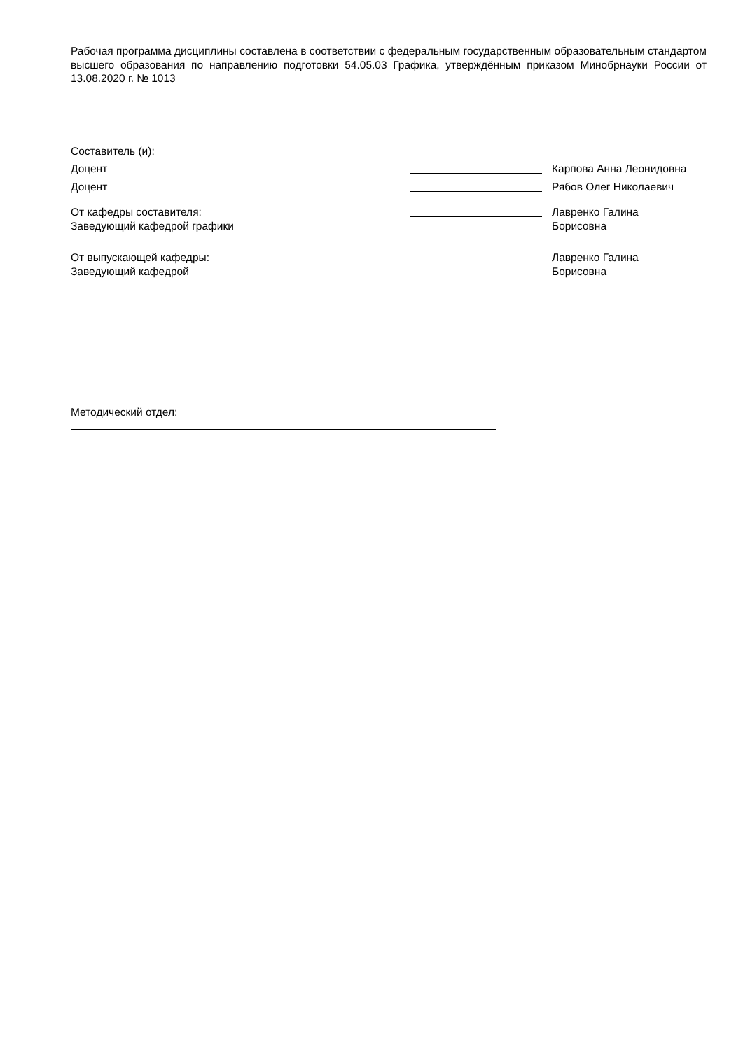Рабочая программа дисциплины составлена в соответствии с федеральным государственным образовательным стандартом высшего образования по направлению подготовки 54.05.03 Графика, утверждённым приказом Минобрнауки России от 13.08.2020 г. № 1013
Составитель (и):
| Доцент | | Карпова Анна Леонидовна |
| Доцент | | Рябов Олег Николаевич |
| От кафедры составителя: Заведующий кафедрой графики | | Лавренко Галина Борисовна |
| От выпускающей кафедры: Заведующий кафедрой | | Лавренко Галина Борисовна |
Методический отдел: